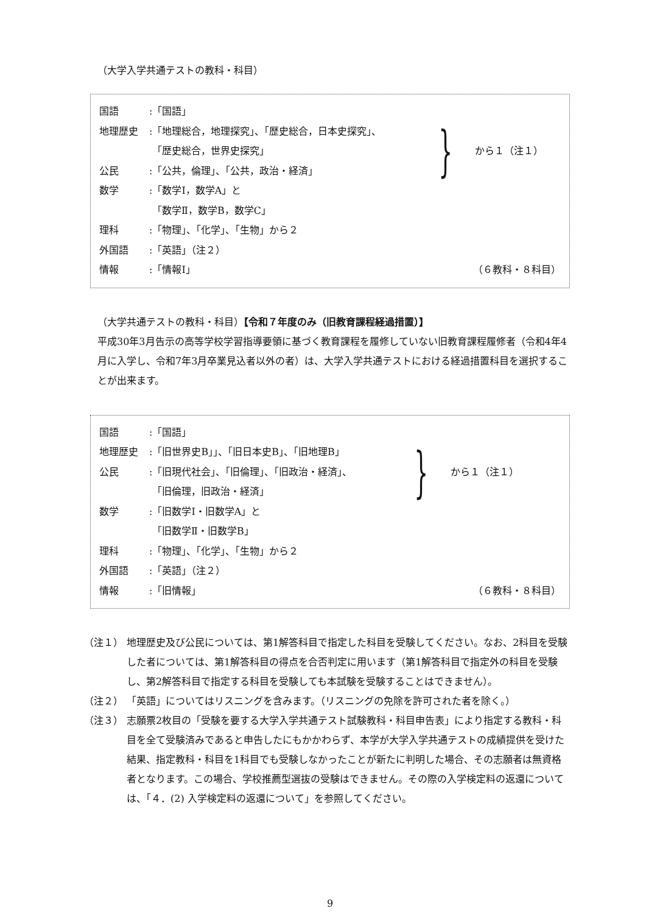（大学入学共通テストの教科・科目）
国語:「国語」
地理歴史:「地理総合，地理探究」、「歴史総合，日本史探究」、
「歴史総合，世界史探究」
公民:「公共，倫理」、「公共，政治・経済」
} から１（注１）
数学:「数学Ⅰ，数学A」と
「数学Ⅱ，数学B，数学C」
理科:「物理」、「化学」、「生物」から２
外国語:「英語」（注２）
情報:「情報Ⅰ」 （６教科・８科目）
（大学共通テストの教科・科目）【令和７年度のみ（旧教育課程経過措置）】
平成30年3月告示の高等学校学習指導要領に基づく教育課程を履修していない旧教育課程履修者（令和4年4月に入学し、令和7年3月卒業見込者以外の者）は、大学入学共通テストにおける経過措置科目を選択することが出来ます。
国語:「国語」
地理歴史:「旧世界史B」」、「旧日本史B」、「旧地理B」
公民:「旧現代社会」、「旧倫理」、「旧政治・経済」、
「旧倫理，旧政治・経済」
} から１（注１）
数学:「旧数学Ⅰ・旧数学A」と
「旧数学Ⅱ・旧数学B」
理科:「物理」、「化学」、「生物」から２
外国語:「英語」（注２）
情報:「旧情報」 （６教科・８科目）
（注１） 地理歴史及び公民については、第1解答科目で指定した科目を受験してください。なお、2科目を受験した者については、第1解答科目の得点を合否判定に用います（第1解答科目で指定外の科目を受験し、第2解答科目で指定する科目を受験しても本試験を受験することはできません）。
（注２） 「英語」についてはリスニングを含みます。（リスニングの免除を許可された者を除く。）
（注３） 志願票2枚目の「受験を要する大学入学共通テスト試験教科・科目申告表」により指定する教科・科目を全て受験済みであると申告したにもかかわらず、本学が大学入学共通テストの成績提供を受けた結果、指定教科・科目を1科目でも受験しなかったことが新たに判明した場合、その志願者は無資格者となります。この場合、学校推薦型選抜の受験はできません。その際の入学検定料の返還については、「４．(2) 入学検定料の返還について」を参照してください。
9